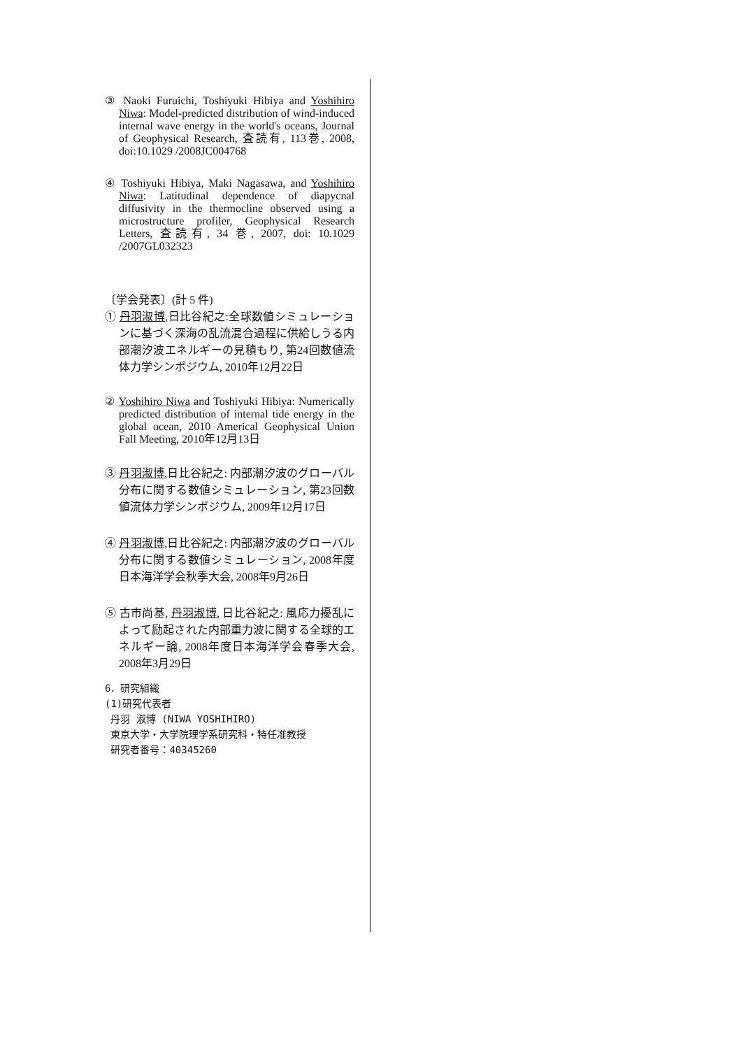③ Naoki Furuichi, Toshiyuki Hibiya and Yoshihiro Niwa: Model-predicted distribution of wind-induced internal wave energy in the world's oceans, Journal of Geophysical Research, 査読有, 113巻, 2008, doi:10.1029 /2008JC004768
④ Toshiyuki Hibiya, Maki Nagasawa, and Yoshihiro Niwa: Latitudinal dependence of diapycnal diffusivity in the thermocline observed using a microstructure profiler, Geophysical Research Letters, 査読有, 34 巻, 2007, doi: 10.1029 /2007GL032323
〔学会発表〕(計 5 件)
① 丹羽淑博,日比谷紀之:全球数値シミュレーションに基づく深海の乱流混合過程に供給しうる内部潮汐波エネルギーの見積もり, 第24回数値流体力学シンポジウム, 2010年12月22日
② Yoshihiro Niwa and Toshiyuki Hibiya: Numerically predicted distribution of internal tide energy in the global ocean, 2010 Americal Geophysical Union Fall Meeting, 2010年12月13日
③ 丹羽淑博,日比谷紀之: 内部潮汐波のグローバル分布に関する数値シミュレーション, 第23回数値流体力学シンポジウム, 2009年12月17日
④ 丹羽淑博,日比谷紀之: 内部潮汐波のグローバル分布に関する数値シミュレーション, 2008年度日本海洋学会秋季大会, 2008年9月26日
⑤ 古市尚基, 丹羽淑博, 日比谷紀之: 風応力擾乱によって励起された内部重力波に関する全球的エネルギー論, 2008年度日本海洋学会春季大会, 2008年3月29日
6．研究組織
(1)研究代表者
丹羽 淑博 (NIWA YOSHIHIRO)
東京大学・大学院理学系研究科・特任准教授
研究者番号：40345260